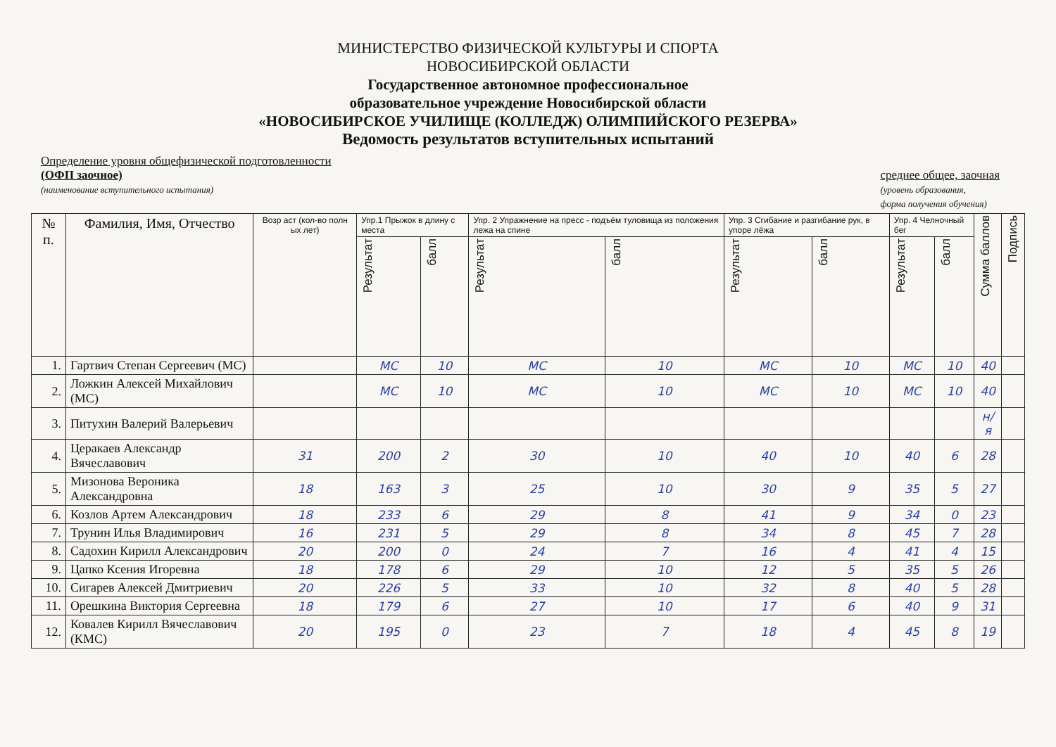МИНИСТЕРСТВО ФИЗИЧЕСКОЙ КУЛЬТУРЫ И СПОРТА
НОВОСИБИРСКОЙ ОБЛАСТИ
Государственное автономное профессиональное
образовательное учреждение Новосибирской области
«НОВОСИБИРСКОЕ УЧИЛИЩЕ (КОЛЛЕДЖ) ОЛИМПИЙСКОГО РЕЗЕРВА»
Ведомость результатов вступительных испытаний
Определение уровня общефизической подготовленности
(ОФП заочное)
(наименование вступительного испытания)
среднее общее, заочная
(уровень образования,
форма получения обучения)
| № п. | Фамилия, Имя, Отчество | Возр аст (кол-во полн ых лет) | Упр.1 Прыжок в длину с места | | Упр. 2 Упражнение на пресс - подъём туловища из положения лежа на спине | | Упр. 3 Сгибание и разгибание рук, в упоре лёжа | | Упр. 4 Челночный бег | | Сумма баллов | Подпись |
| --- | --- | --- | --- | --- | --- | --- | --- | --- | --- | --- | --- | --- |
| | | | Результат | балл | Результат | балл | Результат | балл | Результат | балл | | |
| 1. | Гартвич Степан Сергеевич (МС) | | МС | 10 | МС | 10 | МС | 10 | МС | 10 | 40 | |
| 2. | Ложкин Алексей Михайлович (МС) | | МС | 10 | МС | 10 | МС | 10 | МС | 10 | 40 | |
| 3. | Питухин Валерий Валерьевич | | | | | | | | | | н/я | |
| 4. | Церакаев Александр Вячеславович | 31 | 200 | 2 | 30 | 10 | 40 | 10 | 40 | 6 | 28 | |
| 5. | Мизонова Вероника Александровна | 18 | 163 | 3 | 25 | 10 | 30 | 9 | 35 | 5 | 27 | |
| 6. | Козлов Артем Александрович | 18 | 233 | 6 | 29 | 8 | 41 | 9 | 34 | 0 | 23 | |
| 7. | Трунин Илья Владимирович | 16 | 231 | 5 | 29 | 8 | 34 | 8 | 45 | 7 | 28 | |
| 8. | Садохин Кирилл Александрович | 20 | 200 | 0 | 24 | 7 | 16 | 4 | 41 | 4 | 15 | |
| 9. | Цапко Ксения Игоревна | 18 | 178 | 6 | 29 | 10 | 12 | 5 | 35 | 5 | 26 | |
| 10. | Сигарев Алексей Дмитриевич | 20 | 226 | 5 | 33 | 10 | 32 | 8 | 40 | 5 | 28 | |
| 11. | Орешкина Виктория Сергеевна | 18 | 179 | 6 | 27 | 10 | 17 | 6 | 40 | 9 | 31 | |
| 12. | Ковалев Кирилл Вячеславович (КМС) | 20 | 195 | 0 | 23 | 7 | 18 | 4 | 45 | 8 | 19 | |